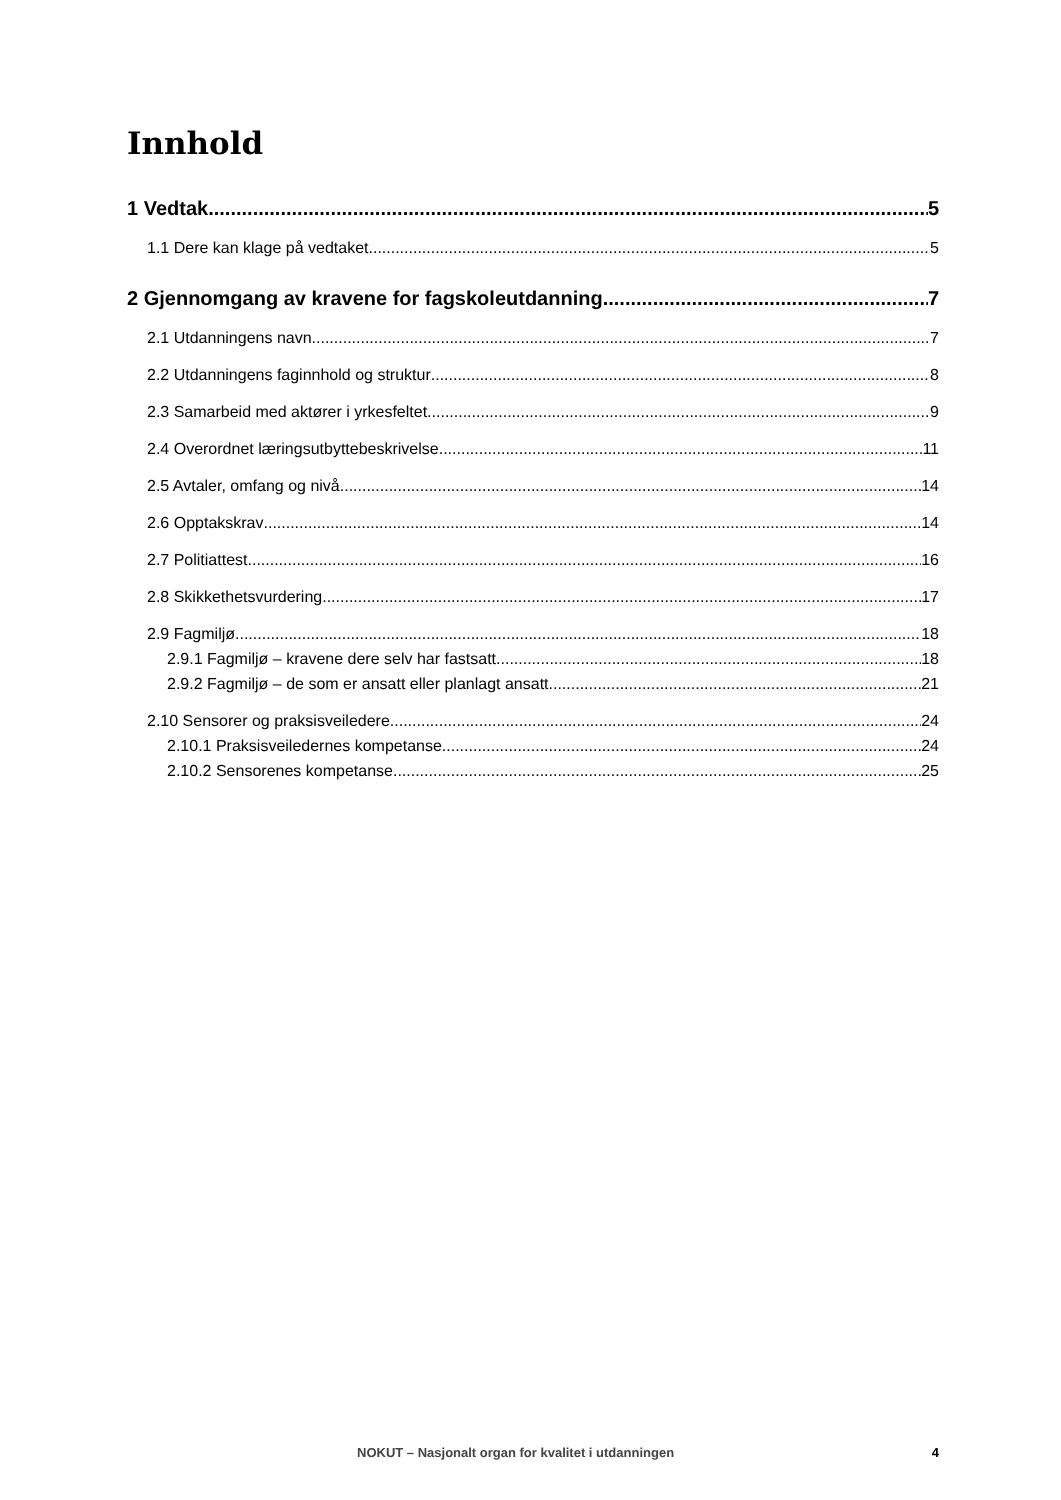Innhold
1 Vedtak 5
1.1 Dere kan klage på vedtaket 5
2 Gjennomgang av kravene for fagskoleutdanning 7
2.1 Utdanningens navn 7
2.2 Utdanningens faginnhold og struktur 8
2.3 Samarbeid med aktører i yrkesfeltet 9
2.4 Overordnet læringsutbyttebeskrivelse 11
2.5 Avtaler, omfang og nivå 14
2.6 Opptakskrav 14
2.7 Politiattest 16
2.8 Skikkethetsvurdering 17
2.9 Fagmiljø 18
2.9.1 Fagmiljø – kravene dere selv har fastsatt 18
2.9.2 Fagmiljø – de som er ansatt eller planlagt ansatt 21
2.10 Sensorer og praksisveiledere 24
2.10.1 Praksisveiledernes kompetanse 24
2.10.2 Sensorenes kompetanse 25
NOKUT – Nasjonalt organ for kvalitet i utdanningen 4